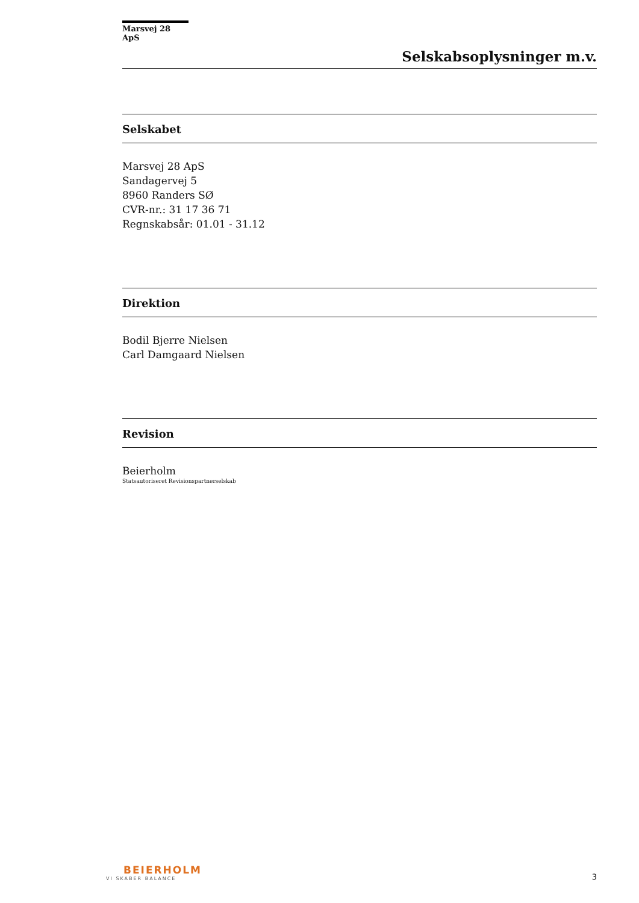Marsvej 28 ApS
Selskabsoplysninger m.v.
Selskabet
Marsvej 28 ApS
Sandagervej 5
8960 Randers SØ
CVR-nr.: 31 17 36 71
Regnskabsår: 01.01 - 31.12
Direktion
Bodil Bjerre Nielsen
Carl Damgaard Nielsen
Revision
Beierholm
Statsautoriseret Revisionspartnerselskab
BEIERHOLM
VI SKABER BALANCE
3